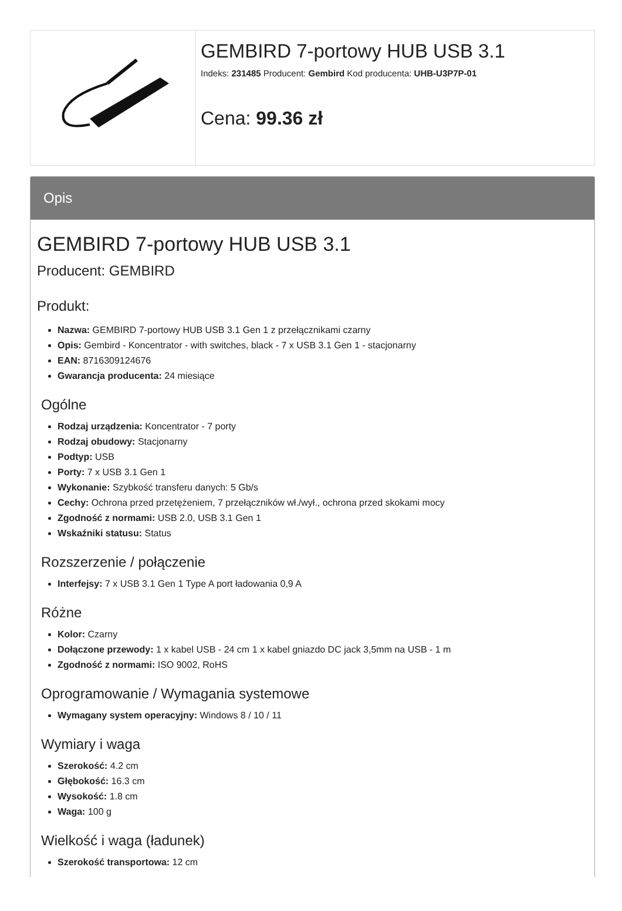GEMBIRD 7-portowy HUB USB 3.1
Indeks: 231485 Producent: Gembird Kod producenta: UHB-U3P7P-01
Cena: 99.36 zł
Opis
GEMBIRD 7-portowy HUB USB 3.1
Producent: GEMBIRD
Produkt:
Nazwa: GEMBIRD 7-portowy HUB USB 3.1 Gen 1 z przełącznikami czarny
Opis: Gembird - Koncentrator - with switches, black - 7 x USB 3.1 Gen 1 - stacjonarny
EAN: 8716309124676
Gwarancja producenta: 24 miesiące
Ogólne
Rodzaj urządzenia: Koncentrator - 7 porty
Rodzaj obudowy: Stacjonarny
Podtyp: USB
Porty: 7 x USB 3.1 Gen 1
Wykonanie: Szybkość transferu danych: 5 Gb/s
Cechy: Ochrona przed przetężeniem, 7 przełączników wł./wył., ochrona przed skokami mocy
Zgodność z normami: USB 2.0, USB 3.1 Gen 1
Wskaźniki statusu: Status
Rozszerzenie / połączenie
Interfejsy: 7 x USB 3.1 Gen 1 Type A port ładowania 0,9 A
Różne
Kolor: Czarny
Dołączone przewody: 1 x kabel USB - 24 cm 1 x kabel gniazdo DC jack 3,5mm na USB - 1 m
Zgodność z normami: ISO 9002, RoHS
Oprogramowanie / Wymagania systemowe
Wymagany system operacyjny: Windows 8 / 10 / 11
Wymiary i waga
Szerokość: 4.2 cm
Głębokość: 16.3 cm
Wysokość: 1.8 cm
Waga: 100 g
Wielkość i waga (ładunek)
Szerokość transportowa: 12 cm